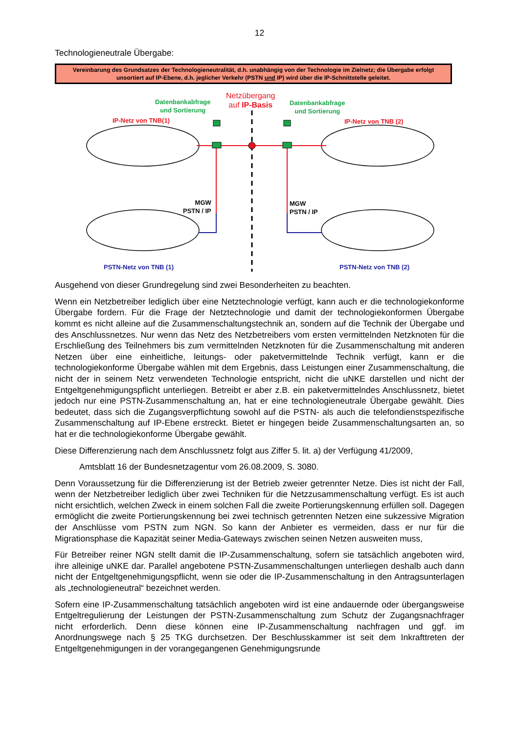12
Technologieneutrale Übergabe:
Vereinbarung des Grundsatzes der Technologieneutralität, d.h. unabhängig von der Technologie im Zielnetz; die Übergabe erfolgt unsortiert auf IP-Ebene, d.h. jeglicher Verkehr (PSTN und IP) wird über die IP-Schnittstelle geleitet.
Netzübergang
auf IP-Basis
Datenbankabfrage
und Sortierung
Datenbankabfrage
und Sortierung
IP-Netz von TNB(1) IP-Netz von TNB (2)
MGW
PSTN / IP
MGW
PSTN / IP
PSTN-Netz von TNB (1) PSTN-Netz von TNB (2)
Ausgehend von dieser Grundregelung sind zwei Besonderheiten zu beachten.
Wenn ein Netzbetreiber lediglich über eine Netztechnologie verfügt, kann auch er die technologiekonforme Übergabe fordern. Für die Frage der Netztechnologie und damit der technologiekonformen Übergabe kommt es nicht alleine auf die Zusammenschaltungstechnik an, sondern auf die Technik der Übergabe und des Anschlussnetzes. Nur wenn das Netz des Netzbetreibers vom ersten vermittelnden Netzknoten für die Erschließung des Teilnehmers bis zum vermittelnden Netzknoten für die Zusammenschaltung mit anderen Netzen über eine einheitliche, leitungs- oder paketvermittelnde Technik verfügt, kann er die technologiekonforme Übergabe wählen mit dem Ergebnis, dass Leistungen einer Zusammenschaltung, die nicht der in seinem Netz verwendeten Technologie entspricht, nicht die uNKE darstellen und nicht der Entgeltgenehmigungspflicht unterliegen. Betreibt er aber z.B. ein paketvermittelndes Anschlussnetz, bietet jedoch nur eine PSTN-Zusammenschaltung an, hat er eine technologieneutrale Übergabe gewählt. Dies bedeutet, dass sich die Zugangsverpflichtung sowohl auf die PSTN- als auch die telefondienstspezifische Zusammenschaltung auf IP-Ebene erstreckt. Bietet er hingegen beide Zusammenschaltungsarten an, so hat er die technologiekonforme Übergabe gewählt.
Diese Differenzierung nach dem Anschlussnetz folgt aus Ziffer 5. lit. a) der Verfügung 41/2009,
Amtsblatt 16 der Bundesnetzagentur vom 26.08.2009, S. 3080.
Denn Voraussetzung für die Differenzierung ist der Betrieb zweier getrennter Netze. Dies ist nicht der Fall, wenn der Netzbetreiber lediglich über zwei Techniken für die Netzzusammenschaltung verfügt. Es ist auch nicht ersichtlich, welchen Zweck in einem solchen Fall die zweite Portierungskennung erfüllen soll. Dagegen ermöglicht die zweite Portierungskennung bei zwei technisch getrennten Netzen eine sukzessive Migration der Anschlüsse vom PSTN zum NGN. So kann der Anbieter es vermeiden, dass er nur für die Migrationsphase die Kapazität seiner Media-Gateways zwischen seinen Netzen ausweiten muss,
Für Betreiber reiner NGN stellt damit die IP-Zusammenschaltung, sofern sie tatsächlich angeboten wird, ihre alleinige uNKE dar. Parallel angebotene PSTN-Zusammenschaltungen unterliegen deshalb auch dann nicht der Entgeltgenehmigungspflicht, wenn sie oder die IP-Zusammenschaltung in den Antragsunterlagen als „technologieneutral“ bezeichnet werden.
Sofern eine IP-Zusammenschaltung tatsächlich angeboten wird ist eine andauernde oder übergangsweise Entgeltregulierung der Leistungen der PSTN-Zusammenschaltung zum Schutz der Zugangsnachfrager nicht erforderlich. Denn diese können eine IP-Zusammenschaltung nachfragen und ggf. im Anordnungswege nach § 25 TKG durchsetzen. Der Beschlusskammer ist seit dem Inkrafttreten der Entgeltgenehmigungen in der vorangegangenen Genehmigungsrunde